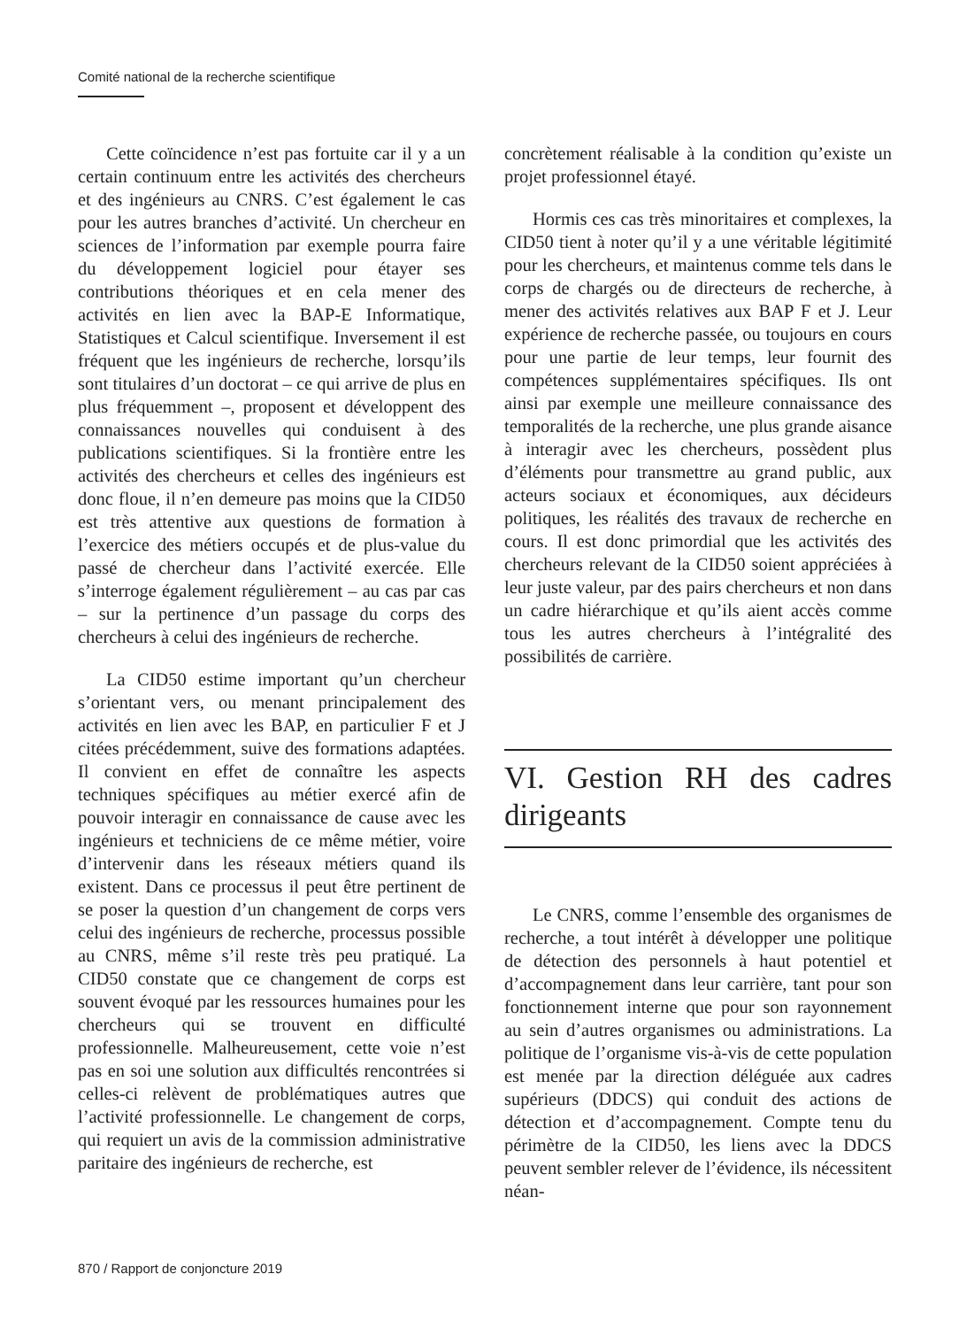Comité national de la recherche scientifique
Cette coïncidence n’est pas fortuite car il y a un certain continuum entre les activités des chercheurs et des ingénieurs au CNRS. C’est également le cas pour les autres branches d’activité. Un chercheur en sciences de l’information par exemple pourra faire du développement logiciel pour étayer ses contributions théoriques et en cela mener des activités en lien avec la BAP-E Informatique, Statistiques et Calcul scientifique. Inversement il est fréquent que les ingénieurs de recherche, lorsqu’ils sont titulaires d’un doctorat – ce qui arrive de plus en plus fréquemment –, proposent et développent des connaissances nouvelles qui conduisent à des publications scientifiques. Si la frontière entre les activités des chercheurs et celles des ingénieurs est donc floue, il n’en demeure pas moins que la CID50 est très attentive aux questions de formation à l’exercice des métiers occupés et de plus-value du passé de chercheur dans l’activité exercée. Elle s’interroge également régulièrement – au cas par cas – sur la pertinence d’un passage du corps des chercheurs à celui des ingénieurs de recherche.
La CID50 estime important qu’un chercheur s’orientant vers, ou menant principalement des activités en lien avec les BAP, en particulier F et J citées précédemment, suive des formations adaptées. Il convient en effet de connaître les aspects techniques spécifiques au métier exercé afin de pouvoir interagir en connaissance de cause avec les ingénieurs et techniciens de ce même métier, voire d’intervenir dans les réseaux métiers quand ils existent. Dans ce processus il peut être pertinent de se poser la question d’un changement de corps vers celui des ingénieurs de recherche, processus possible au CNRS, même s’il reste très peu pratiqué. La CID50 constate que ce changement de corps est souvent évoqué par les ressources humaines pour les chercheurs qui se trouvent en difficulté professionnelle. Malheureusement, cette voie n’est pas en soi une solution aux difficultés rencontrées si celles-ci relèvent de problématiques autres que l’activité professionnelle. Le changement de corps, qui requiert un avis de la commission administrative paritaire des ingénieurs de recherche, est
concrètement réalisable à la condition qu’existe un projet professionnel étayé.
Hormis ces cas très minoritaires et complexes, la CID50 tient à noter qu’il y a une véritable légitimité pour les chercheurs, et maintenus comme tels dans le corps de chargés ou de directeurs de recherche, à mener des activités relatives aux BAP F et J. Leur expérience de recherche passée, ou toujours en cours pour une partie de leur temps, leur fournit des compétences supplémentaires spécifiques. Ils ont ainsi par exemple une meilleure connaissance des temporalités de la recherche, une plus grande aisance à interagir avec les chercheurs, possèdent plus d’éléments pour transmettre au grand public, aux acteurs sociaux et économiques, aux décideurs politiques, les réalités des travaux de recherche en cours. Il est donc primordial que les activités des chercheurs relevant de la CID50 soient appréciées à leur juste valeur, par des pairs chercheurs et non dans un cadre hiérarchique et qu’ils aient accès comme tous les autres chercheurs à l’intégralité des possibilités de carrière.
VI. Gestion RH des cadres dirigeants
Le CNRS, comme l’ensemble des organismes de recherche, a tout intérêt à développer une politique de détection des personnels à haut potentiel et d’accompagnement dans leur carrière, tant pour son fonctionnement interne que pour son rayonnement au sein d’autres organismes ou administrations. La politique de l’organisme vis-à-vis de cette population est menée par la direction déléguée aux cadres supérieurs (DDCS) qui conduit des actions de détection et d’accompagnement. Compte tenu du périmètre de la CID50, les liens avec la DDCS peuvent sembler relever de l’évidence, ils nécessitent néan-
870 / Rapport de conjoncture 2019